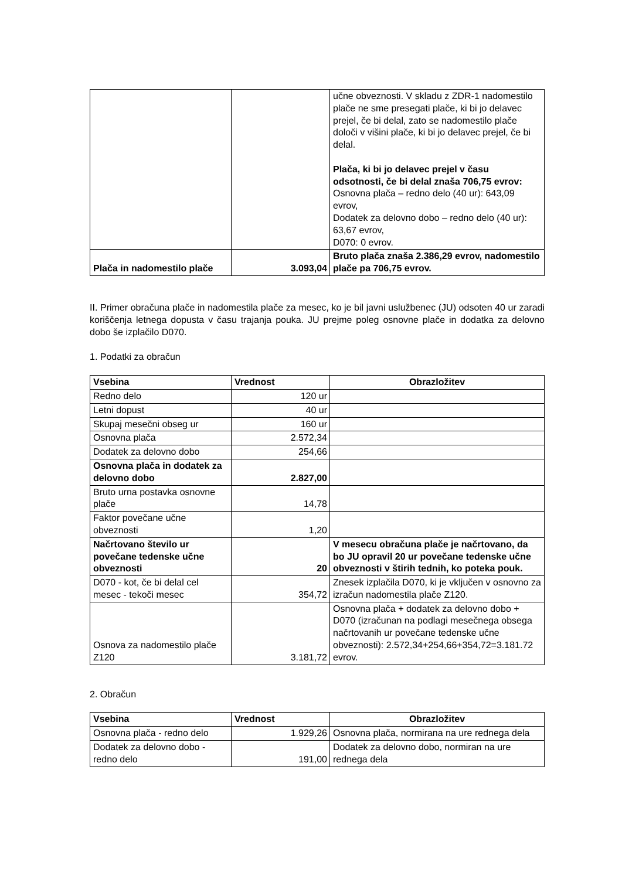| | | učne obveznosti. V skladu z ZDR-1 nadomestilo plače ne sme presegati plače, ki bi jo delavec prejel, če bi delal, zato se nadomestilo plače določi v višini plače, ki bi jo delavec prejel, če bi delal. Plača, ki bi jo delavec prejel v času odsotnosti, če bi delal znaša 706,75 evrov: Osnovna plača – redno delo (40 ur): 643,09 evrov, Dodatek za delovno dobo – redno delo (40 ur): 63,67 evrov, D070: 0 evrov. |
| Plača in nadomestilo plače | 3.093,04 | Bruto plača znaša 2.386,29 evrov, nadomestilo plače pa 706,75 evrov. |
II. Primer obračuna plače in nadomestila plače za mesec, ko je bil javni uslužbenec (JU) odsoten 40 ur zaradi koriščenja letnega dopusta v času trajanja pouka. JU prejme poleg osnovne plače in dodatka za delovno dobo še izplačilo D070.
1. Podatki za obračun
| Vsebina | Vrednost | Obrazložitev |
| --- | --- | --- |
| Redno delo | 120 ur | |
| Letni dopust | 40 ur | |
| Skupaj mesečni obseg ur | 160 ur | |
| Osnovna plača | 2.572,34 | |
| Dodatek za delovno dobo | 254,66 | |
| Osnovna plača in dodatek za delovno dobo | 2.827,00 | |
| Bruto urna postavka osnovne plače | 14,78 | |
| Faktor povečane učne obveznosti | 1,20 | |
| Načrtovano število ur povečane tedenske učne obveznosti | 20 | V mesecu obračuna plače je načrtovano, da bo JU opravil 20 ur povečane tedenske učne obveznosti v štirih tednih, ko poteka pouk. |
| D070 - kot, če bi delal cel mesec - tekoči mesec | 354,72 | Znesek izplačila D070, ki je vključen v osnovno za izračun nadomestila plače Z120. |
| Osnova za nadomestilo plače Z120 | 3.181,72 | Osnovna plača + dodatek za delovno dobo + D070 (izračunan na podlagi mesečnega obsega načrtovanih ur povečane tedenske učne obveznosti): 2.572,34+254,66+354,72=3.181.72 evrov. |
2. Obračun
| Vsebina | Vrednost | Obrazložitev |
| --- | --- | --- |
| Osnovna plača - redno delo | 1.929,26 | Osnovna plača, normirana na ure rednega dela |
| Dodatek za delovno dobo - redno delo | 191,00 | Dodatek za delovno dobo, normiran na ure rednega dela |